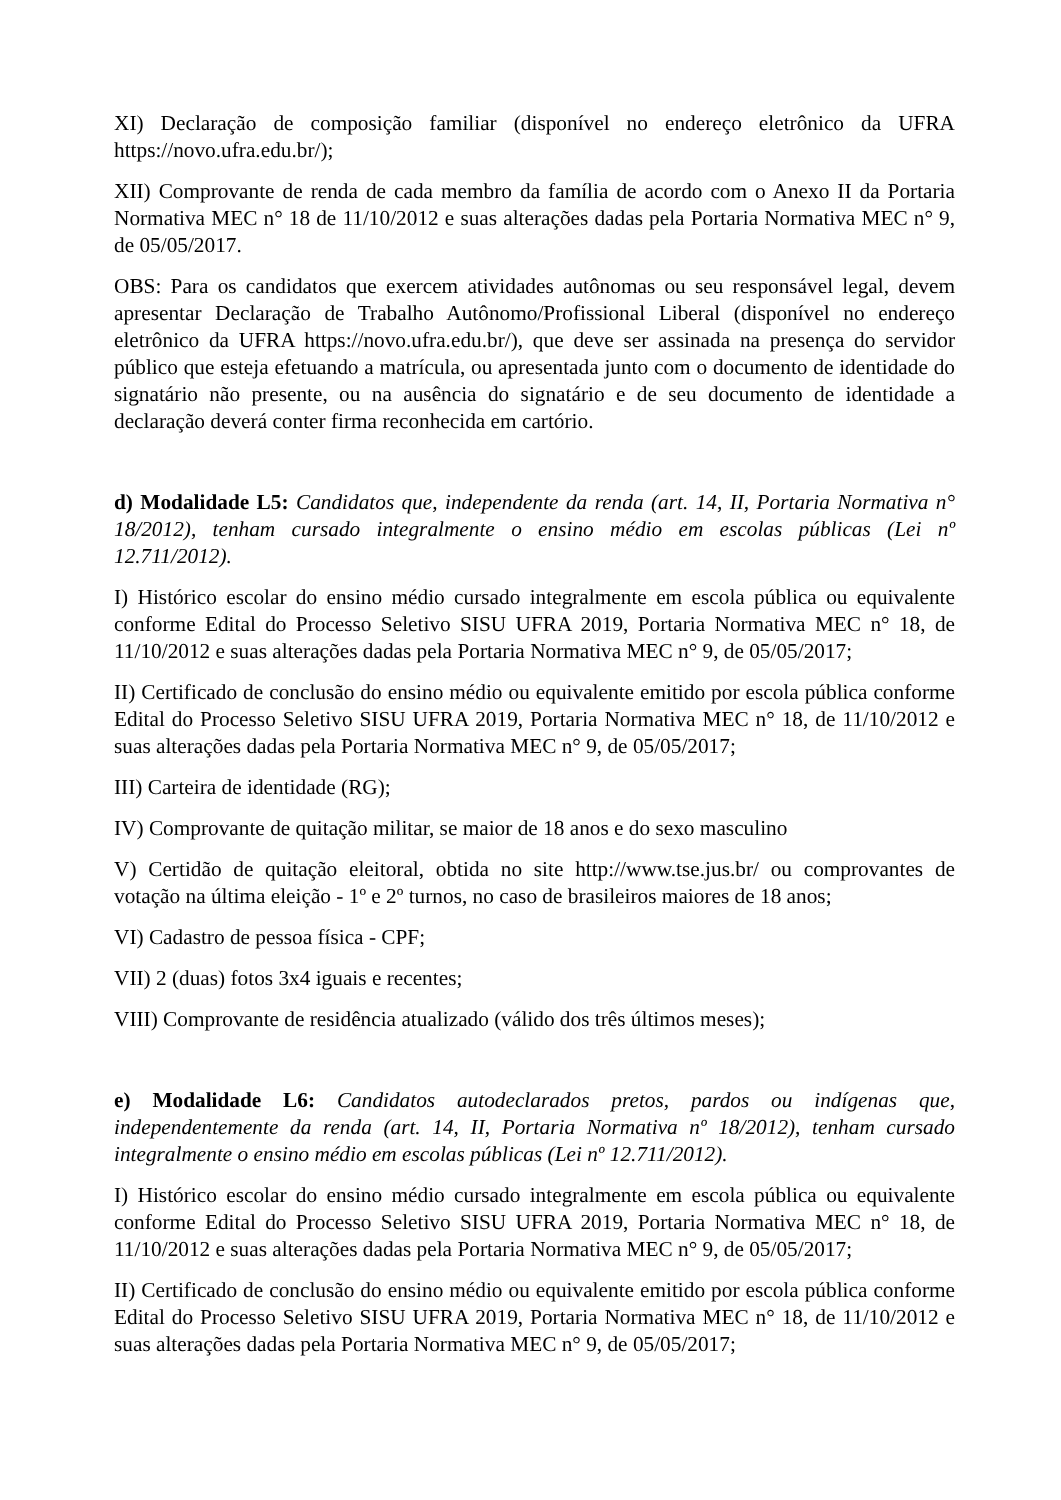XI) Declaração de composição familiar (disponível no endereço eletrônico da UFRA https://novo.ufra.edu.br/);
XII) Comprovante de renda de cada membro da família de acordo com o Anexo II da Portaria Normativa MEC n° 18 de 11/10/2012 e suas alterações dadas pela Portaria Normativa MEC n° 9, de 05/05/2017.
OBS: Para os candidatos que exercem atividades autônomas ou seu responsável legal, devem apresentar Declaração de Trabalho Autônomo/Profissional Liberal (disponível no endereço eletrônico da UFRA https://novo.ufra.edu.br/), que deve ser assinada na presença do servidor público que esteja efetuando a matrícula, ou apresentada junto com o documento de identidade do signatário não presente, ou na ausência do signatário e de seu documento de identidade a declaração deverá conter firma reconhecida em cartório.
d) Modalidade L5: Candidatos que, independente da renda (art. 14, II, Portaria Normativa n° 18/2012), tenham cursado integralmente o ensino médio em escolas públicas (Lei nº 12.711/2012).
I) Histórico escolar do ensino médio cursado integralmente em escola pública ou equivalente conforme Edital do Processo Seletivo SISU UFRA 2019, Portaria Normativa MEC n° 18, de 11/10/2012 e suas alterações dadas pela Portaria Normativa MEC n° 9, de 05/05/2017;
II) Certificado de conclusão do ensino médio ou equivalente emitido por escola pública conforme Edital do Processo Seletivo SISU UFRA 2019, Portaria Normativa MEC n° 18, de 11/10/2012 e suas alterações dadas pela Portaria Normativa MEC n° 9, de 05/05/2017;
III) Carteira de identidade (RG);
IV) Comprovante de quitação militar, se maior de 18 anos e do sexo masculino
V) Certidão de quitação eleitoral, obtida no site http://www.tse.jus.br/ ou comprovantes de votação na última eleição - 1º e 2º turnos, no caso de brasileiros maiores de 18 anos;
VI) Cadastro de pessoa física - CPF;
VII) 2 (duas) fotos 3x4 iguais e recentes;
VIII) Comprovante de residência atualizado (válido dos três últimos meses);
e) Modalidade L6: Candidatos autodeclarados pretos, pardos ou indígenas que, independentemente da renda (art. 14, II, Portaria Normativa nº 18/2012), tenham cursado integralmente o ensino médio em escolas públicas (Lei nº 12.711/2012).
I) Histórico escolar do ensino médio cursado integralmente em escola pública ou equivalente conforme Edital do Processo Seletivo SISU UFRA 2019, Portaria Normativa MEC n° 18, de 11/10/2012 e suas alterações dadas pela Portaria Normativa MEC n° 9, de 05/05/2017;
II) Certificado de conclusão do ensino médio ou equivalente emitido por escola pública conforme Edital do Processo Seletivo SISU UFRA 2019, Portaria Normativa MEC n° 18, de 11/10/2012 e suas alterações dadas pela Portaria Normativa MEC n° 9, de 05/05/2017;